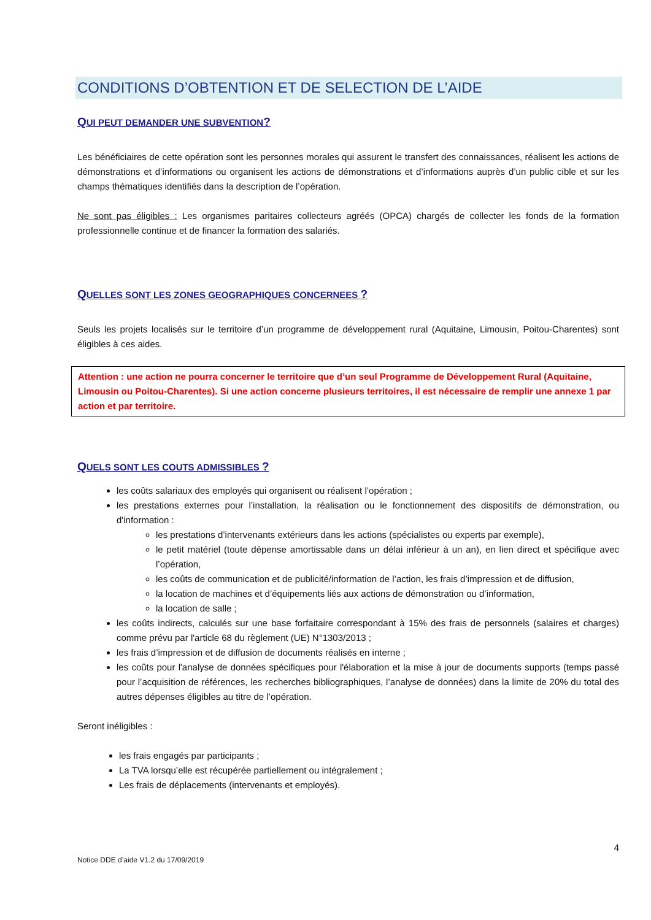CONDITIONS D’OBTENTION ET DE SELECTION DE L’AIDE
QUI PEUT DEMANDER UNE SUBVENTION?
Les bénéficiaires de cette opération sont les personnes morales qui assurent le transfert des connaissances, réalisent les actions de démonstrations et d’informations ou organisent les actions de démonstrations et d’informations auprès d’un public cible et sur les champs thématiques identifiés dans la description de l’opération.
Ne sont pas éligibles : Les organismes paritaires collecteurs agréés (OPCA) chargés de collecter les fonds de la formation professionnelle continue et de financer la formation des salariés.
QUELLES SONT LES ZONES GEOGRAPHIQUES CONCERNEES ?
Seuls les projets localisés sur le territoire d’un programme de développement rural (Aquitaine, Limousin, Poitou-Charentes) sont éligibles à ces aides.
Attention : une action ne pourra concerner le territoire que d’un seul Programme de Développement Rural (Aquitaine, Limousin ou Poitou-Charentes). Si une action concerne plusieurs territoires, il est nécessaire de remplir une annexe 1 par action et par territoire.
QUELS SONT LES COUTS ADMISSIBLES ?
les coûts salariaux des employés qui organisent ou réalisent l’opération ;
les prestations externes pour l’installation, la réalisation ou le fonctionnement des dispositifs de démonstration, ou d'information :
les prestations d’intervenants extérieurs dans les actions (spécialistes ou experts par exemple),
le petit matériel (toute dépense amortissable dans un délai inférieur à un an), en lien direct et spécifique avec l’opération,
les coûts de communication et de publicité/information de l’action, les frais d’impression et de diffusion,
la location de machines et d’équipements liés aux actions de démonstration ou d’information,
la location de salle ;
les coûts indirects, calculés sur une base forfaitaire correspondant à 15% des frais de personnels (salaires et charges) comme prévu par l'article 68 du règlement (UE) N°1303/2013 ;
les frais d’impression et de diffusion de documents réalisés en interne ;
les coûts pour l'analyse de données spécifiques pour l'élaboration et la mise à jour de documents supports (temps passé pour l’acquisition de références, les recherches bibliographiques, l’analyse de données) dans la limite de 20% du total des autres dépenses éligibles au titre de l’opération.
Seront inéligibles :
les frais engagés par participants ;
La TVA lorsqu’elle est récupérée partiellement ou intégralement ;
Les frais de déplacements (intervenants et employés).
4
Notice DDE d’aide V1.2 du 17/09/2019